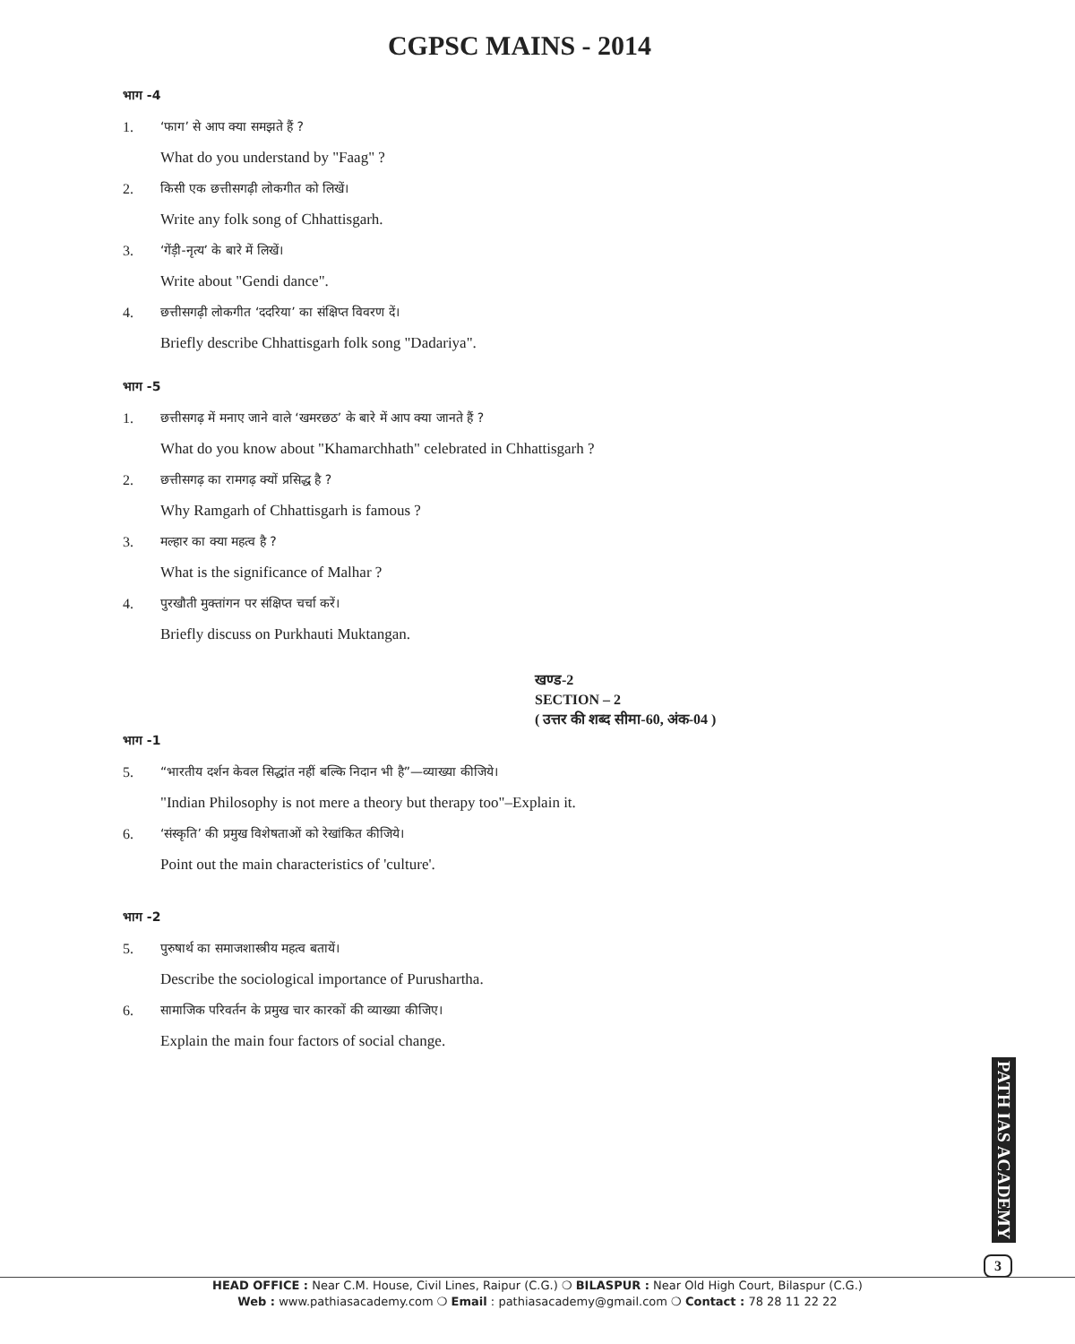CGPSC MAINS - 2014
भाग -4
1. ‘फाग’ से आप क्या समझते हैं ?
What do you understand by "Faag" ?
2. किसी एक छत्तीसगढ़ी लोकगीत को लिखें।
Write any folk song of Chhattisgarh.
3. ‘गेंड़ी-नृत्य’ के बारे में लिखें।
Write about "Gendi dance".
4. छत्तीसगढ़ी लोकगीत ‘ददरिया’ का संक्षिप्त विवरण दें।
Briefly describe Chhattisgarh folk song "Dadariya".
भाग -5
1. छत्तीसगढ़ में मनाए जाने वाले ‘खमरछठ’ के बारे में आप क्या जानते हैं ?
What do you know about "Khamarchhath" celebrated in Chhattisgarh ?
2. छत्तीसगढ़ का रामगढ़ क्यों प्रसिद्ध है ?
Why Ramgarh of Chhattisgarh is famous ?
3. मल्हार का क्या महत्व है ?
What is the significance of Malhar ?
4. पुरखौती मुक्तांगन पर संक्षिप्त चर्चा करें।
Briefly discuss on Purkhauti Muktangan.
खण्ड-2
SECTION – 2
( उत्तर की शब्द सीमा-60, अंक-04 )
भाग -1
5. “भारतीय दर्शन केवल सिद्धांत नहीं बल्कि निदान भी है”—व्याख्या कीजिये।
"Indian Philosophy is not mere a theory but therapy too"–Explain it.
6. ‘संस्कृति’ की प्रमुख विशेषताओं को रेखांकित कीजिये।
Point out the main characteristics of 'culture'.
भाग -2
5. पुरुषार्थ का समाजशास्त्रीय महत्व बतायें।
Describe the sociological importance of Purushartha.
6. सामाजिक परिवर्तन के प्रमुख चार कारकों की व्याख्या कीजिए।
Explain the main four factors of social change.
PATH IAS ACADEMY
3
HEAD OFFICE : Near C.M. House, Civil Lines, Raipur (C.G.) ❍ BILASPUR : Near Old High Court, Bilaspur (C.G.)
Web : www.pathiasacademy.com ❍ Email : pathiasacademy@gmail.com ❍ Contact : 78 28 11 22 22